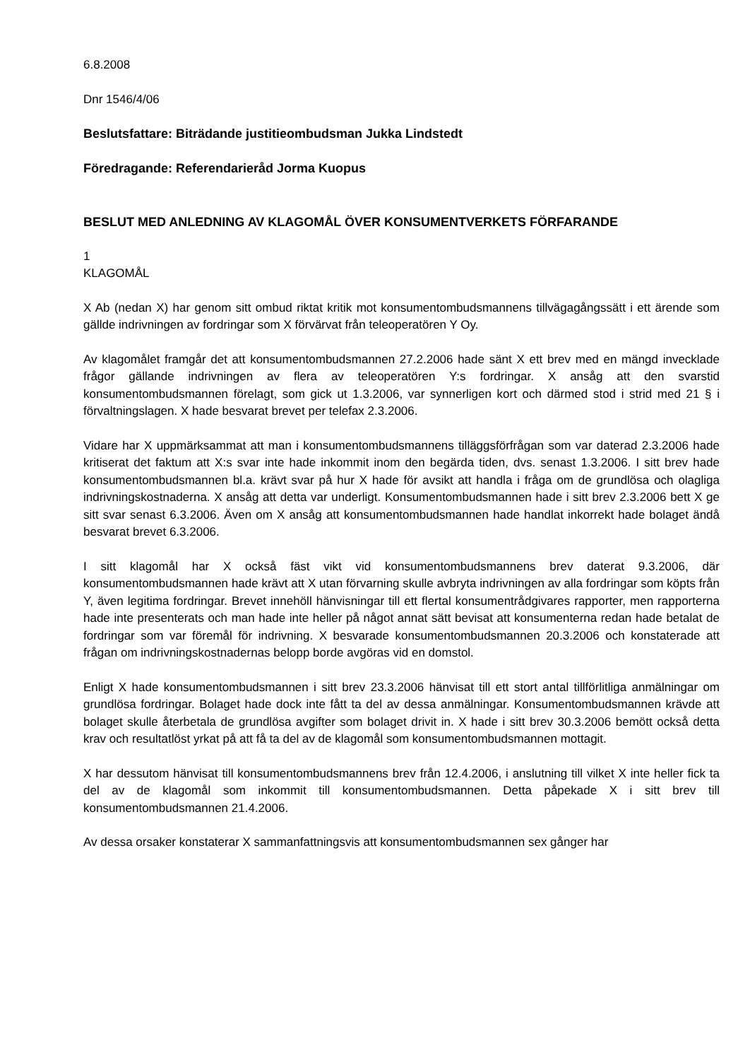6.8.2008
Dnr 1546/4/06
Beslutsfattare: Biträdande justitieombudsman Jukka Lindstedt
Föredragande: Referendarieråd Jorma Kuopus
BESLUT MED ANLEDNING AV KLAGOMÅL ÖVER KONSUMENTVERKETS FÖRFARANDE
1
KLAGOMÅL
X Ab (nedan X) har genom sitt ombud riktat kritik mot konsumentombudsmannens tillvägagångssätt i ett ärende som gällde indrivningen av fordringar som X förvärvat från teleoperatören Y Oy.
Av klagomålet framgår det att konsumentombudsmannen 27.2.2006 hade sänt X ett brev med en mängd invecklade frågor gällande indrivningen av flera av teleoperatören Y:s fordringar. X ansåg att den svarstid konsumentombudsmannen förelagt, som gick ut 1.3.2006, var synnerligen kort och därmed stod i strid med 21 § i förvaltningslagen. X hade besvarat brevet per telefax 2.3.2006.
Vidare har X uppmärksammat att man i konsumentombudsmannens tilläggsförfrågan som var daterad 2.3.2006 hade kritiserat det faktum att X:s svar inte hade inkommit inom den begärda tiden, dvs. senast 1.3.2006. I sitt brev hade konsumentombudsmannen bl.a. krävt svar på hur X hade för avsikt att handla i fråga om de grundlösa och olagliga indrivningskostnaderna. X ansåg att detta var underligt. Konsumentombudsmannen hade i sitt brev 2.3.2006 bett X ge sitt svar senast 6.3.2006. Även om X ansåg att konsumentombudsmannen hade handlat inkorrekt hade bolaget ändå besvarat brevet 6.3.2006.
I sitt klagomål har X också fäst vikt vid konsumentombudsmannens brev daterat 9.3.2006, där konsumentombudsmannen hade krävt att X utan förvarning skulle avbryta indrivningen av alla fordringar som köpts från Y, även legitima fordringar. Brevet innehöll hänvisningar till ett flertal konsumentrådgivares rapporter, men rapporterna hade inte presenterats och man hade inte heller på något annat sätt bevisat att konsumenterna redan hade betalat de fordringar som var föremål för indrivning. X besvarade konsumentombudsmannen 20.3.2006 och konstaterade att frågan om indrivningskostnadernas belopp borde avgöras vid en domstol.
Enligt X hade konsumentombudsmannen i sitt brev 23.3.2006 hänvisat till ett stort antal tillförlitliga anmälningar om grundlösa fordringar. Bolaget hade dock inte fått ta del av dessa anmälningar. Konsumentombudsmannen krävde att bolaget skulle återbetala de grundlösa avgifter som bolaget drivit in. X hade i sitt brev 30.3.2006 bemött också detta krav och resultatlöst yrkat på att få ta del av de klagomål som konsumentombudsmannen mottagit.
X har dessutom hänvisat till konsumentombudsmannens brev från 12.4.2006, i anslutning till vilket X inte heller fick ta del av de klagomål som inkommit till konsumentombudsmannen. Detta påpekade X i sitt brev till konsumentombudsmannen 21.4.2006.
Av dessa orsaker konstaterar X sammanfattningsvis att konsumentombudsmannen sex gånger har